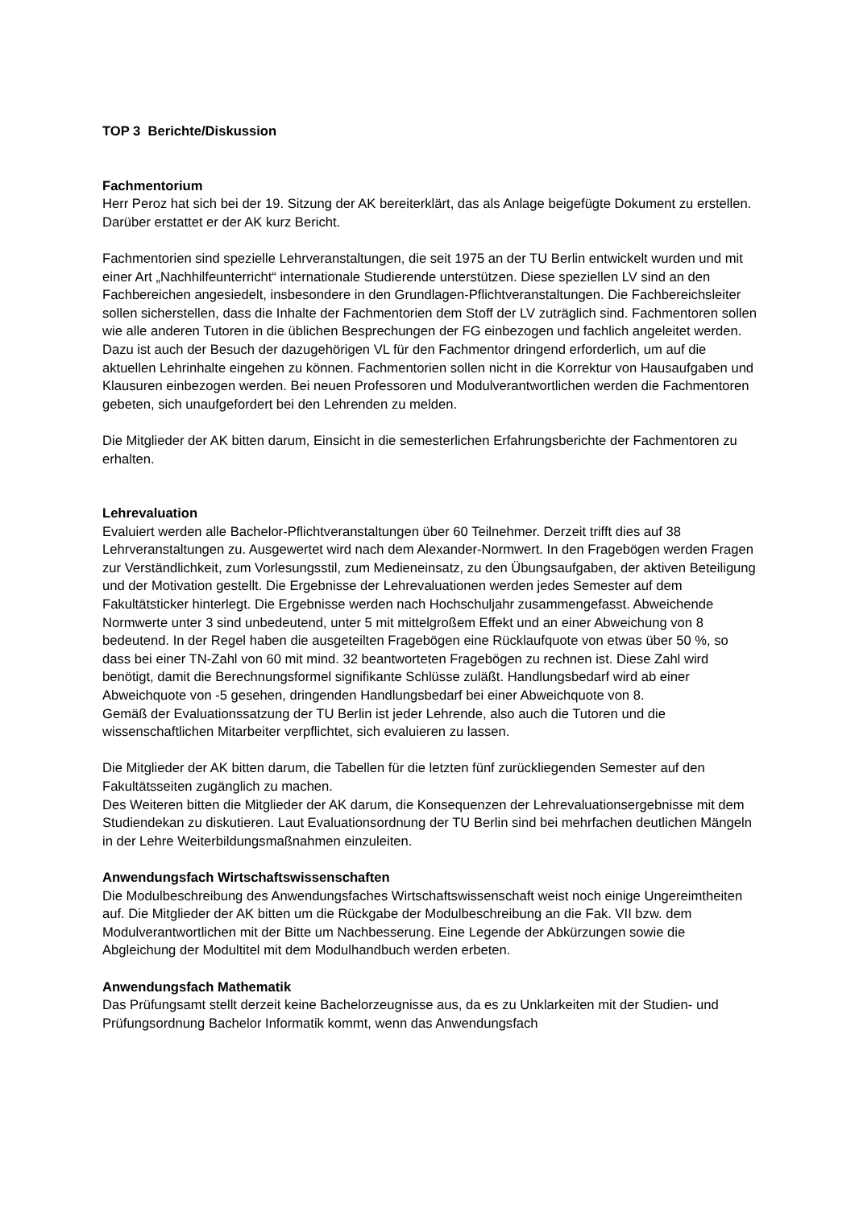TOP 3 Berichte/Diskussion
Fachmentorium
Herr Peroz hat sich bei der 19. Sitzung der AK bereiterklärt, das als Anlage beigefügte Dokument zu erstellen. Darüber erstattet er der AK kurz Bericht.
Fachmentorien sind spezielle Lehrveranstaltungen, die seit 1975 an der TU Berlin entwickelt wurden und mit einer Art „Nachhilfeunterricht“ internationale Studierende unterstützen. Diese speziellen LV sind an den Fachbereichen angesiedelt, insbesondere in den Grundlagen-Pflichtveranstaltungen. Die Fachbereichsleiter sollen sicherstellen, dass die Inhalte der Fachmentorien dem Stoff der LV zuträglich sind. Fachmentoren sollen wie alle anderen Tutoren in die üblichen Besprechungen der FG einbezogen und fachlich angeleitet werden. Dazu ist auch der Besuch der dazugehörigen VL für den Fachmentor dringend erforderlich, um auf die aktuellen Lehrinhalte eingehen zu können. Fachmentorien sollen nicht in die Korrektur von Hausaufgaben und Klausuren einbezogen werden. Bei neuen Professoren und Modulverantwortlichen werden die Fachmentoren gebeten, sich unaufgefordert bei den Lehrenden zu melden.
Die Mitglieder der AK bitten darum, Einsicht in die semesterlichen Erfahrungsberichte der Fachmentoren zu erhalten.
Lehrevaluation
Evaluiert werden alle Bachelor-Pflichtveranstaltungen über 60 Teilnehmer. Derzeit trifft dies auf 38 Lehrveranstaltungen zu. Ausgewertet wird nach dem Alexander-Normwert. In den Fragebögen werden Fragen zur Verständlichkeit, zum Vorlesungsstil, zum Medieneinsatz, zu den Übungsaufgaben, der aktiven Beteiligung und der Motivation gestellt. Die Ergebnisse der Lehrevaluationen werden jedes Semester auf dem Fakultätsticker hinterlegt. Die Ergebnisse werden nach Hochschuljahr zusammengefasst. Abweichende Normwerte unter 3 sind unbedeutend, unter 5 mit mittelgroßem Effekt und an einer Abweichung von 8 bedeutend. In der Regel haben die ausgeteilten Fragebögen eine Rücklaufquote von etwas über 50 %, so dass bei einer TN-Zahl von 60 mit mind. 32 beantworteten Fragebögen zu rechnen ist. Diese Zahl wird benötigt, damit die Berechnungsformel signifikante Schlüsse zuläßt. Handlungsbedarf wird ab einer Abweichquote von -5 gesehen, dringenden Handlungsbedarf bei einer Abweichquote von 8.
Gemäß der Evaluationssatzung der TU Berlin ist jeder Lehrende, also auch die Tutoren und die wissenschaftlichen Mitarbeiter verpflichtet, sich evaluieren zu lassen.
Die Mitglieder der AK bitten darum, die Tabellen für die letzten fünf zurückliegenden Semester auf den Fakultätsseiten zugänglich zu machen.
Des Weiteren bitten die Mitglieder der AK darum, die Konsequenzen der Lehrevaluationsergebnisse mit dem Studiendekan zu diskutieren. Laut Evaluationsordnung der TU Berlin sind bei mehrfachen deutlichen Mängeln in der Lehre Weiterbildungsmaßnahmen einzuleiten.
Anwendungsfach Wirtschaftswissenschaften
Die Modulbeschreibung des Anwendungsfaches Wirtschaftswissenschaft weist noch einige Ungereimtheiten auf. Die Mitglieder der AK bitten um die Rückgabe der Modulbeschreibung an die Fak. VII bzw. dem Modulverantwortlichen mit der Bitte um Nachbesserung. Eine Legende der Abkürzungen sowie die Abgleichung der Modultitel mit dem Modulhandbuch werden erbeten.
Anwendungsfach Mathematik
Das Prüfungsamt stellt derzeit keine Bachelorzeugnisse aus, da es zu Unklarkeiten mit der Studien- und Prüfungsordnung Bachelor Informatik kommt, wenn das Anwendungsfach